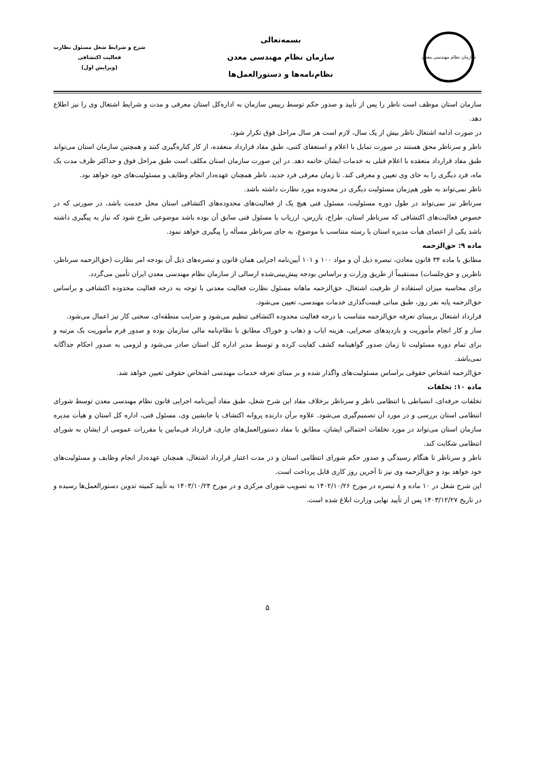سازمان نظام مهندسی معدن
بسمه‌تعالی
سازمان نظام مهندسی معدن
نظام‌نامه‌ها و دستورالعمل‌ها
شرح و شرایط شغل مسئول نظارت
فعالیت اکتشافی
(ویرایش اول)
سازمان استان موظف است ناظر را پس از تأیید و صدور حکم توسط رییس سازمان به اداره‌کل استان معرفی و مدت و شرایط اشتغال وی را نیز اطلاع دهد.
در صورت ادامه اشتغال ناظر بیش از یک سال، لازم است هر سال مراحل فوق تکرار شود.
ناظر و سرناظر محق هستند در صورت تمایل با اعلام و استعفای کتبی، طبق مفاد قرارداد منعقده، از کار کناره‌گیری کنند و همچنین سازمان استان می‌تواند طبق مفاد قرارداد منعقده با اعلام قبلی به خدمات ایشان خاتمه دهد. در این صورت سازمان استان مکلف است طبق مراحل فوق و حداکثر ظرف مدت یک ماه، فرد دیگری را به جای وی تعیین و معرفی کند. تا زمان معرفی فرد جدید، ناظر همچنان عهده‌دار انجام وظایف و مسئولیت‌های خود خواهد بود.
ناظر نمی‌تواند به طور هم‌زمان مسئولیت دیگری در محدوده مورد نظارت داشته باشد.
سرناظر نیز نمی‌تواند در طول دوره مسئولیت، مسئول فنی هیچ یک از فعالیت‌های محدوده‌های اکتشافی استان محل خدمت باشد، در صورتی که در خصوص فعالیت‌های اکتشافی که سرناظر استان، طراح، بازرس، ارزیاب یا مسئول فنی سابق آن بوده باشد موضوعی طرح شود که نیاز به پیگیری داشته باشد یکی از اعضای هیأت مدیره استان با رسته متناسب با موضوع، به جای سرناظر مسأله را پیگیری خواهد نمود.
ماده ۹: حق‌الزحمه
مطابق با ماده ۳۴ قانون معادن، تبصره ذیل آن و مواد ۱۰۰ و ۱۰۱ آیین‌نامه اجرایی همان قانون و تبصره‌های ذیل آن بودجه امر نظارت (حق‌الزحمه سرناظر، ناظرین و حق‌جلسات) مستقیماً از طریق وزارت و براساس بودجه پیش‌بینی‌شده ارسالی از سازمان نظام مهندسی معدن ایران تأمین می‌گردد.
برای محاسبه میزان استفاده از ظرفیت اشتغال، حق‌الزحمه ماهانه مسئول نظارت فعالیت معدنی با توجه به درجه فعالیت محدوده اکتشافی و براساس حق‌الزحمه پایه نفر روز، طبق مبانی قیمت‌گذاری خدمات مهندسی، تعیین می‌شود.
قرارداد اشتغال برمبنای تعرفه حق‌الزحمه متناسب با درجه فعالیت محدوده اکتشافی تنظیم می‌شود و ضرایب منطقه‌ای، سختی کار نیز اعمال می‌شود.
ساز و کار انجام مأموریت و بازدیدهای صحرایی، هزینه ایاب و ذهاب و خوراک مطابق با نظام‌نامه مالی سازمان بوده و صدور فرم مأموریت یک مرتبه و برای تمام دوره مسئولیت تا زمان صدور گواهینامه کشف کفایت کرده و توسط مدیر اداره کل استان صادر می‌شود و لزومی به صدور احکام جداگانه نمی‌باشد.
حق‌الزحمه اشخاص حقوقی براساس مسئولیت‌های واگذار شده و بر مبنای تعرفه خدمات مهندسی اشخاص حقوقی تعیین خواهد شد.
ماده ۱۰: تخلفات
تخلفات حرفه‌ای، انضباطی یا انتظامی ناظر و سرناظر برخلاف مفاد این شرح شغل، طبق مفاد آیین‌نامه اجرایی قانون نظام مهندسی معدن توسط شورای انتظامی استان بررسی و در مورد آن تصمیم‌گیری می‌شود. علاوه برآن دارنده پروانه اکتشاف یا جانشین وی، مسئول فنی، اداره کل استان و هیأت مدیره سازمان استان می‌تواند در مورد تخلفات احتمالی ایشان، مطابق با مفاد دستورالعمل‌های جاری، قرارداد فی‌مابین یا مقررات عمومی از ایشان به شورای انتظامی شکایت کند.
ناظر و سرناظر تا هنگام رسیدگی و صدور حکم شورای انتظامی استان و در مدت اعتبار قرارداد اشتغال، همچنان عهده‌دار انجام وظایف و مسئولیت‌های خود خواهد بود و حق‌الزحمه وی نیز تا آخرین روز کاری قابل پرداخت است.
این شرح شغل در ۱۰ ماده و ۸ تبصره در مورخ ۱۴۰۲/۱۰/۲۶ به تصویب شورای مرکزی و در مورخ ۱۴۰۳/۱۰/۲۴ به تأیید کمیته تدوین دستورالعمل‌ها رسیده و در تاریخ ۱۴۰۳/۱۲/۲۷ پس از تأیید نهایی وزارت ابلاغ شده است.
۵